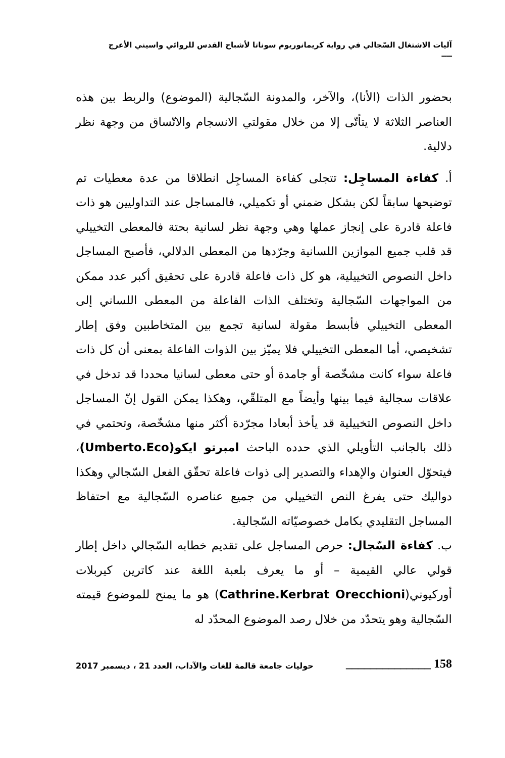آليات الاشتغال السّجالي في رواية كريمانوريوم سوناتا لأشباح القدس للروائي واسيني الأعرج ــــ
بحضور الذات (الأنا)، والآخر، والمدونة السّجالية (الموضوع) والربط بين هذه العناصر الثلاثة لا يتأتّى إلا من خلال مقولتي الانسجام والاتّساق من وجهة نظر دلالية.
أ. كفاءة المساجِل: تتجلى كفاءة المساجِل انطلاقا من عدة معطيات تم توضيحها سابقاً لكن بشكل ضمني أو تكميلي، فالمساجل عند التداوليين هو ذات فاعلة قادرة على إنجاز عملها وهي وجهة نظر لسانية بحتة فالمعطى التخييلي قد قلب جميع الموازين اللسانية وجرّدها من المعطى الدلالي، فأصبح المساجل داخل النصوص التخييلية، هو كل ذات فاعلة قادرة على تحقيق أكبر عدد ممكن من المواجهات السّجالية وتختلف الذات الفاعلة من المعطى اللساني إلى المعطى التخييلي فأبسط مقولة لسانية تجمع بين المتخاطبين وفق إطار تشخيصي، أما المعطى التخييلي فلا يميّز بين الذوات الفاعلة بمعنى أن كل ذات فاعلة سواء كانت مشخّصة أو جامدة أو حتى معطى لسانيا محددا قد تدخل في علاقات سجالية فيما بينها وأيضاً مع المتلقّي، وهكذا يمكن القول إنّ المساجل داخل النصوص التخييلية قد يأخذ أبعادا مجرّدة أكثر منها مشخّصة، وتحتمي في ذلك بالجانب التأويلي الذي حدده الباحث امبرتو ايكو(Umberto.Eco)، فيتحوّل العنوان والإهداء والتصدير إلى ذوات فاعلة تحقّق الفعل السّجالي وهكذا دواليك حتى يفرغ النص التخييلي من جميع عناصره السّجالية مع احتفاظ المساجل التقليدي بكامل خصوصيّاته السّجالية.
ب. كفاءة السّجال: حرص المساجل على تقديم خطابه السّجالي داخل إطار قولي عالي القيمية – أو ما يعرف بلعبة اللغة عند كاترين كيربلات أوركيوني(Cathrine.Kerbrat Orecchioni) هو ما يمنح للموضوع قيمته السّجالية وهو يتحدّد من خلال رصد الموضوع المحدّد له
158 ______________ حوليات جامعة قالمة للغات والآداب، العدد 21 ، ديسمبر 2017